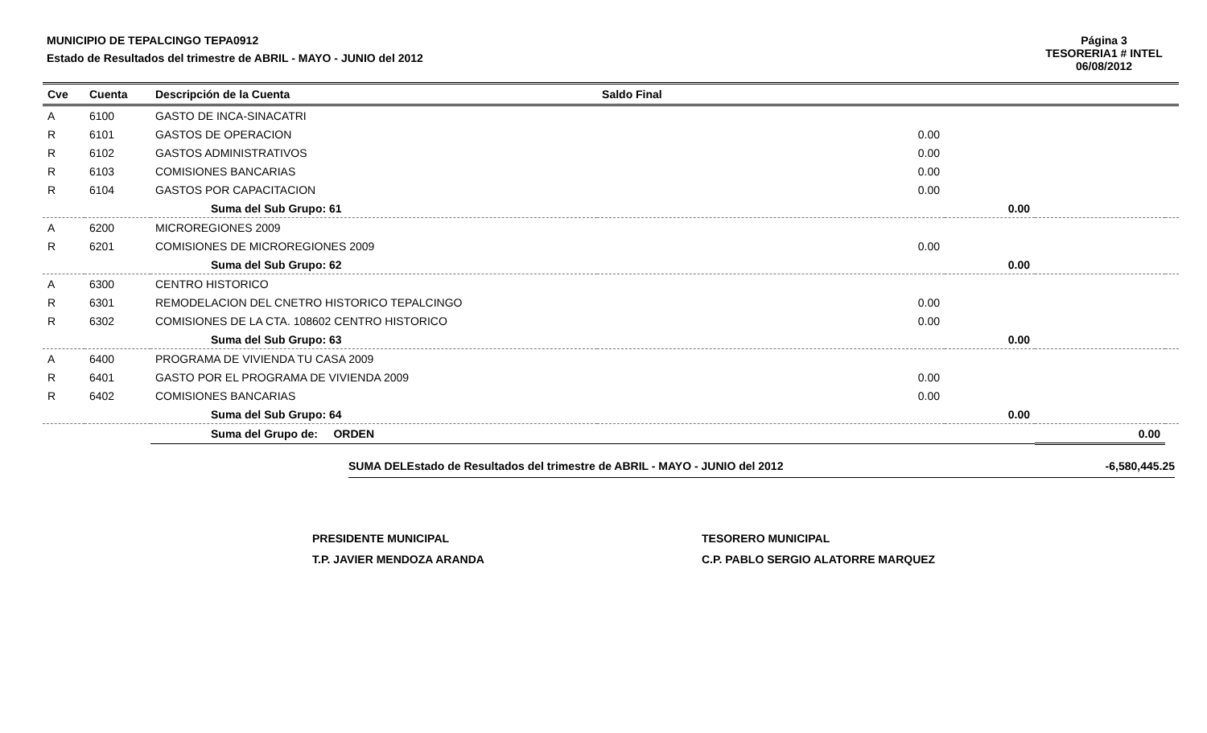MUNICIPIO DE TEPALCINGO TEPA0912
Estado de Resultados del trimestre de ABRIL - MAYO - JUNIO del 2012
Página 3
TESORERIA1 # INTEL
06/08/2012
| Cve | Cuenta | Descripción de la Cuenta | Saldo Final | | | |
| --- | --- | --- | --- | --- | --- | --- |
| A | 6100 | GASTO DE INCA-SINACATRI | | | | |
| R | 6101 | GASTOS DE OPERACION | 0.00 | | | |
| R | 6102 | GASTOS ADMINISTRATIVOS | 0.00 | | | |
| R | 6103 | COMISIONES BANCARIAS | 0.00 | | | |
| R | 6104 | GASTOS POR CAPACITACION | 0.00 | | | |
| | | Suma del Sub Grupo: 61 | | 0.00 | | |
| A | 6200 | MICROREGIONES 2009 | | | | |
| R | 6201 | COMISIONES DE MICROREGIONES 2009 | 0.00 | | | |
| | | Suma del Sub Grupo: 62 | | 0.00 | | |
| A | 6300 | CENTRO HISTORICO | | | | |
| R | 6301 | REMODELACION DEL CNETRO HISTORICO TEPALCINGO | 0.00 | | | |
| R | 6302 | COMISIONES DE LA CTA. 108602 CENTRO HISTORICO | 0.00 | | | |
| | | Suma del Sub Grupo: 63 | | 0.00 | | |
| A | 6400 | PROGRAMA DE VIVIENDA TU CASA 2009 | | | | |
| R | 6401 | GASTO POR EL PROGRAMA DE VIVIENDA 2009 | 0.00 | | | |
| R | 6402 | COMISIONES BANCARIAS | 0.00 | | | |
| | | Suma del Sub Grupo: 64 | | 0.00 | | |
| | | Suma del Grupo de: ORDEN | | | 0.00 | |
SUMA DELEstado de Resultados del trimestre de ABRIL - MAYO - JUNIO del 2012 -6,580,445.25
PRESIDENTE MUNICIPAL
T.P. JAVIER MENDOZA ARANDA
TESORERO MUNICIPAL
C.P. PABLO SERGIO ALATORRE MARQUEZ